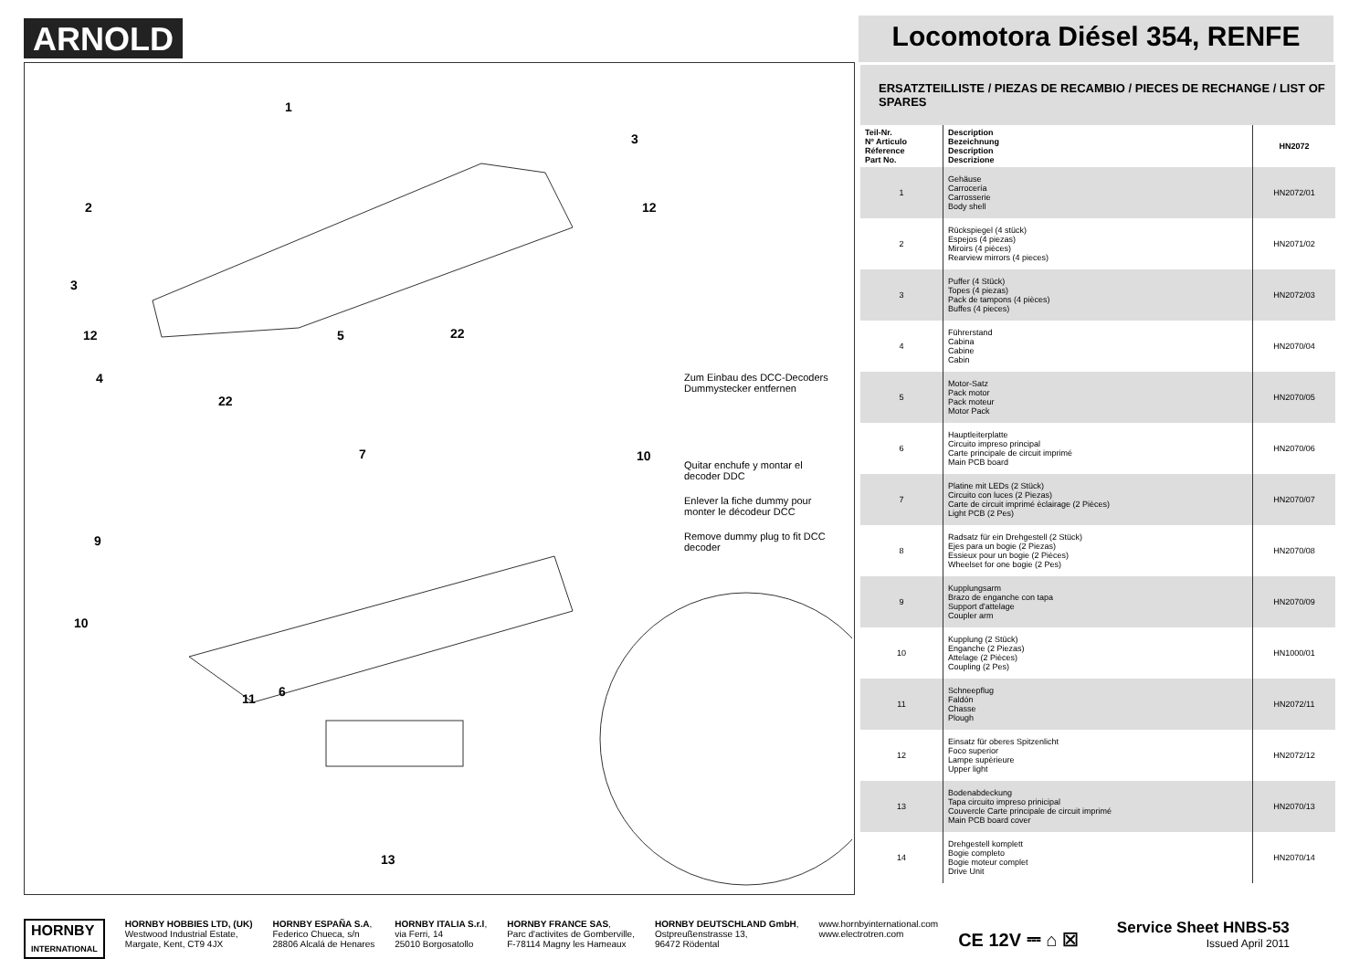ARNOLD
Locomotora Diésel 354, RENFE
1
2
3
12
3
12 5 22
4
22
7 10
9
10
11 6
13
Zum Einbau des DCC-Decoders Dummystecker entfernen
Quitar enchufe y montar el decoder DDC
Enlever la fiche dummy pour monter le décodeur DCC
Remove dummy plug to fit DCC decoder
ERSATZTEILLISTE / PIEZAS DE RECAMBIO / PIECES DE RECHANGE / LIST OF SPARES
| Teil-Nr. Nº Articulo Réference Part No. | Description Bezeichnung Description Descrizione | HN2072 |
| --- | --- | --- |
| 1 | Gehäuse Carrocería Carrosserie Body shell | HN2072/01 |
| 2 | Rückspiegel (4 stück) Espejos (4 piezas) Miroirs (4 pièces) Rearview mirrors (4 pieces) | HN2071/02 |
| 3 | Puffer (4 Stück) Topes (4 piezas) Pack de tampons (4 pièces) Buffes (4 pieces) | HN2072/03 |
| 4 | Führerstand Cabina Cabine Cabin | HN2070/04 |
| 5 | Motor-Satz Pack motor Pack moteur Motor Pack | HN2070/05 |
| 6 | Hauptleiterplatte Circuito impreso principal Carte principale de circuit imprimé Main PCB board | HN2070/06 |
| 7 | Platine mit LEDs (2 Stück) Circuito con luces (2 Piezas) Carte de circuit imprimé èclairage (2 Pièces) Light PCB (2 Pes) | HN2070/07 |
| 8 | Radsatz für ein Drehgestell (2 Stück) Ejes para un bogie (2 Piezas) Essieux pour un bogie (2 Pièces) Wheelset for one bogie (2 Pes) | HN2070/08 |
| 9 | Kupplungsarm Brazo de enganche con tapa Support d'attelage Coupler arm | HN2070/09 |
| 10 | Kupplung (2 Stück) Enganche (2 Piezas) Attelage (2 Pièces) Coupling (2 Pes) | HN1000/01 |
| 11 | Schneepflug Faldón Chasse Plough | HN2072/11 |
| 12 | Einsatz für oberes Spitzenlicht Foco superior Lampe supèrieure Upper light | HN2072/12 |
| 13 | Bodenabdeckung Tapa circuito impreso prinicipal Couvercle Carte principale de circuit imprimé Main PCB board cover | HN2070/13 |
| 14 | Drehgestell komplett Bogie completo Bogie moteur complet Drive Unit | HN2070/14 |
HORNBY
INTERNATIONAL
HORNBY HOBBIES LTD, (UK)
Westwood Industrial Estate,
Margate, Kent, CT9 4JX
HORNBY ESPAÑA S.A,
Federico Chueca, s/n
28806 Alcalá de Henares
HORNBY ITALIA S.r.l,
via Ferri, 14
25010 Borgosatollo
HORNBY FRANCE SAS,
Parc d'activites de Gomberville,
F-78114 Magny les Hameaux
HORNBY DEUTSCHLAND GmbH,
Ostpreußenstrasse 13,
96472 Rödental
www.hornbyinternational.com
www.electrotren.com
CE 12V ⎓ ⌂ ☒
Service Sheet HNBS-53
Issued April 2011